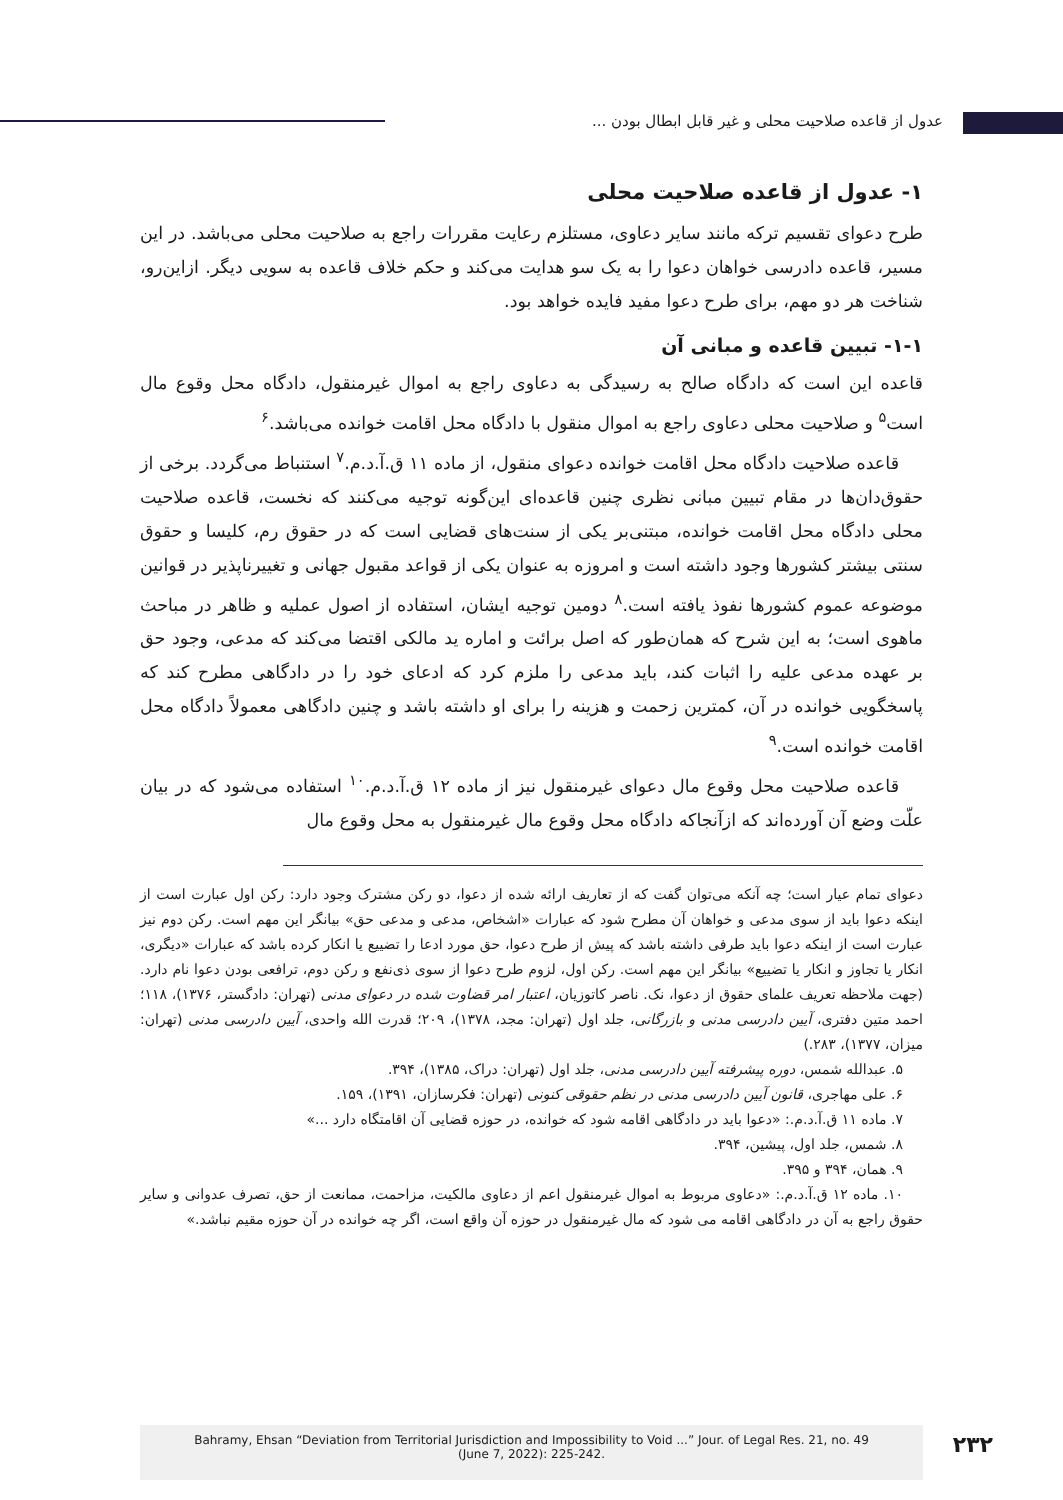عدول از قاعده صلاحیت محلی و غیر قابل ابطال بودن ...
۱- عدول از قاعده صلاحیت محلی
طرح دعوای تقسیم ترکه مانند سایر دعاوی، مستلزم رعایت مقررات راجع به صلاحیت محلی می‌باشد. در این مسیر، قاعده دادرسی خواهان دعوا را به یک سو هدایت می‌کند و حکم خلاف قاعده به سویی دیگر. ازاین‌رو، شناخت هر دو مهم، برای طرح دعوا مفید فایده خواهد بود.
۱-۱- تبیین قاعده و مبانی آن
قاعده این است که دادگاه صالح به رسیدگی به دعاوی راجع به اموال غیرمنقول، دادگاه محل وقوع مال است<sup>۵</sup> و صلاحیت محلی دعاوی راجع به اموال منقول با دادگاه محل اقامت خوانده می‌باشد.<sup>۶</sup>
قاعده صلاحیت دادگاه محل اقامت خوانده دعوای منقول، از ماده ۱۱ ق.آ.د.م.<sup>۷</sup> استنباط می‌گردد. برخی از حقوق‌دان‌ها در مقام تبیین مبانی نظری چنین قاعده‌ای این‌گونه توجیه می‌کنند که نخست، قاعده صلاحیت محلی دادگاه محل اقامت خوانده، مبتنی‌بر یکی از سنت‌های قضایی است که در حقوق رم، کلیسا و حقوق سنتی بیشتر کشورها وجود داشته است و امروزه به عنوان یکی از قواعد مقبول جهانی و تغییرناپذیر در قوانین موضوعه عموم کشورها نفوذ یافته است.<sup>۸</sup> دومین توجیه ایشان، استفاده از اصول عملیه و ظاهر در مباحث ماهوی است؛ به این شرح که همان‌طور که اصل برائت و اماره ید مالکی اقتضا می‌کند که مدعی، وجود حق بر عهده مدعی علیه را اثبات کند، باید مدعی را ملزم کرد که ادعای خود را در دادگاهی مطرح کند که پاسخگویی خوانده در آن، کمترین زحمت و هزینه را برای او داشته باشد و چنین دادگاهی معمولاً دادگاه محل اقامت خوانده است.<sup>۹</sup>
قاعده صلاحیت محل وقوع مال دعوای غیرمنقول نیز از ماده ۱۲ ق.آ.د.م.<sup>۱۰</sup> استفاده می‌شود که در بیان علّت وضع آن آورده‌اند که ازآنجاکه دادگاه محل وقوع مال غیرمنقول به محل وقوع مال
دعوای تمام عیار است؛ چه آنکه می‌توان گفت که از تعاریف ارائه شده از دعوا، دو رکن مشترک وجود دارد: رکن اول عبارت است از اینکه دعوا باید از سوی مدعی و خواهان آن مطرح شود که عبارات «اشخاص، مدعی و مدعی حق» بیانگر این مهم است. رکن دوم نیز عبارت است از اینکه دعوا باید طرفی داشته باشد که پیش از طرح دعوا، حق مورد ادعا را تضییع یا انکار کرده باشد که عبارات «دیگری، انکار یا تجاوز و انکار یا تضییع» بیانگر این مهم است. رکن اول، لزوم طرح دعوا از سوی ذی‌نفع و رکن دوم، ترافعی بودن دعوا نام دارد. (جهت ملاحظه تعریف علمای حقوق از دعوا، نک. ناصر کاتوزیان، اعتبار امر قضاوت شده در دعوای مدنی (تهران: دادگستر، ۱۳۷۶)، ۱۱۸؛ احمد متین دفتری، آیین دادرسی مدنی و بازرگانی، جلد اول (تهران: مجد، ۱۳۷۸)، ۲۰۹؛ قدرت الله واحدی، آیین دادرسی مدنی (تهران: میزان، ۱۳۷۷)، ۲۸۳.)
۵. عبدالله شمس، دوره پیشرفته آیین دادرسی مدنی، جلد اول (تهران: دراک، ۱۳۸۵)، ۳۹۴.
۶. علی مهاجری، قانون آیین دادرسی مدنی در نظم حقوقی کنونی (تهران: فکرسازان، ۱۳۹۱)، ۱۵۹.
۷. ماده ۱۱ ق.آ.د.م.: «دعوا باید در دادگاهی اقامه شود که خوانده، در حوزه قضایی آن اقامتگاه دارد ...»
۸. شمس، جلد اول، پیشین، ۳۹۴.
۹. همان، ۳۹۴ و ۳۹۵.
۱۰. ماده ۱۲ ق.آ.د.م.: «دعاوی مربوط به اموال غیرمنقول اعم از دعاوی مالکیت، مزاحمت، ممانعت از حق، تصرف عدوانی و سایر حقوق راجع به آن در دادگاهی اقامه می شود که مال غیرمنقول در حوزه آن واقع است، اگر چه خوانده در آن حوزه مقیم نباشد.»
Bahramy, Ehsan “Deviation from Territorial Jurisdiction and Impossibility to Void ...” Jour. of Legal Res. 21, no. 49
(June 7, 2022): 225-242.
۲۳۲